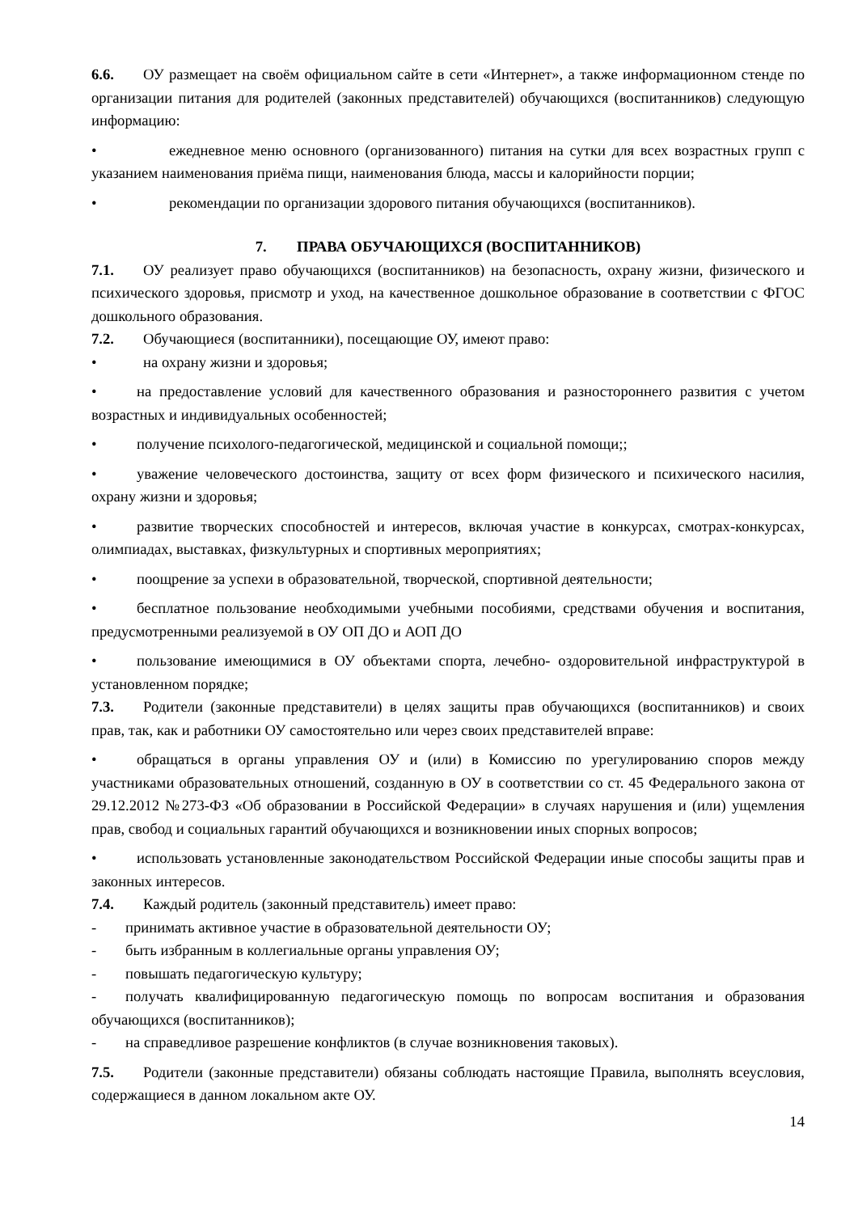6.6. ОУ размещает на своём официальном сайте в сети «Интернет», а также информационном стенде по организации питания для родителей (законных представителей) обучающихся (воспитанников) следующую информацию:
• ежедневное меню основного (организованного) питания на сутки для всех возрастных групп с указанием наименования приёма пищи, наименования блюда, массы и калорийности порции;
• рекомендации по организации здорового питания обучающихся (воспитанников).
7. ПРАВА ОБУЧАЮЩИХСЯ (ВОСПИТАННИКОВ)
7.1. ОУ реализует право обучающихся (воспитанников) на безопасность, охрану жизни, физического и психического здоровья, присмотр и уход, на качественное дошкольное образование в соответствии с ФГОС дошкольного образования.
7.2. Обучающиеся (воспитанники), посещающие ОУ, имеют право:
• на охрану жизни и здоровья;
• на предоставление условий для качественного образования и разностороннего развития с учетом возрастных и индивидуальных особенностей;
• получение психолого-педагогической, медицинской и социальной помощи;;
• уважение человеческого достоинства, защиту от всех форм физического и психического насилия, охрану жизни и здоровья;
• развитие творческих способностей и интересов, включая участие в конкурсах, смотрах-конкурсах, олимпиадах, выставках, физкультурных и спортивных мероприятиях;
• поощрение за успехи в образовательной, творческой, спортивной деятельности;
• бесплатное пользование необходимыми учебными пособиями, средствами обучения и воспитания, предусмотренными реализуемой в ОУ ОП ДО и АОП ДО
• пользование имеющимися в ОУ объектами спорта, лечебно- оздоровительной инфраструктурой в установленном порядке;
7.3. Родители (законные представители) в целях защиты прав обучающихся (воспитанников) и своих прав, так, как и работники ОУ самостоятельно или через своих представителей вправе:
• обращаться в органы управления ОУ и (или) в Комиссию по урегулированию споров между участниками образовательных отношений, созданную в ОУ в соответствии со ст. 45 Федерального закона от 29.12.2012 №273-ФЗ «Об образовании в Российской Федерации» в случаях нарушения и (или) ущемления прав, свобод и социальных гарантий обучающихся и возникновении иных спорных вопросов;
• использовать установленные законодательством Российской Федерации иные способы защиты прав и законных интересов.
7.4. Каждый родитель (законный представитель) имеет право:
- принимать активное участие в образовательной деятельности ОУ;
- быть избранным в коллегиальные органы управления ОУ;
- повышать педагогическую культуру;
- получать квалифицированную педагогическую помощь по вопросам воспитания и образования обучающихся (воспитанников);
- на справедливое разрешение конфликтов (в случае возникновения таковых).
7.5. Родители (законные представители) обязаны соблюдать настоящие Правила, выполнять всеусловия, содержащиеся в данном локальном акте ОУ.
14